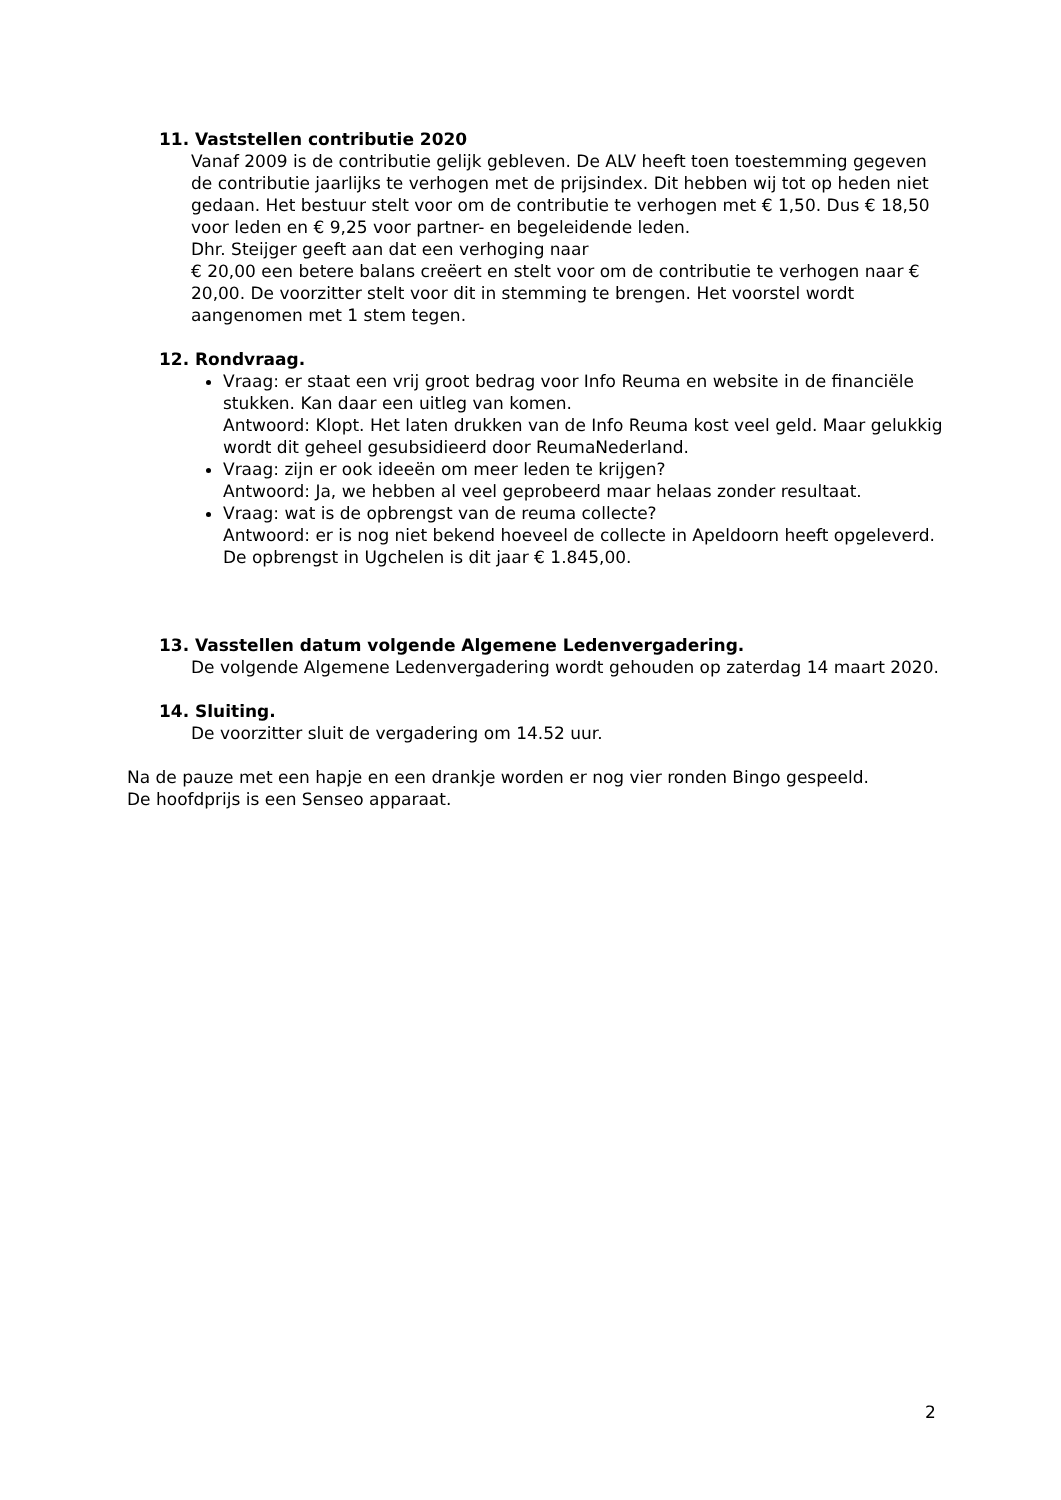11. Vaststellen contributie 2020
Vanaf 2009 is de contributie gelijk gebleven. De ALV heeft toen toestemming gegeven de contributie jaarlijks te verhogen met de prijsindex. Dit hebben wij tot op heden niet gedaan. Het bestuur stelt voor om de contributie te verhogen met € 1,50. Dus € 18,50 voor leden en € 9,25 voor partner- en begeleidende leden.
Dhr. Steijger geeft aan dat een verhoging naar
€ 20,00 een betere balans creëert en stelt voor om de contributie te verhogen naar € 20,00. De voorzitter stelt voor dit in stemming te brengen. Het voorstel wordt aangenomen met 1 stem tegen.
12. Rondvraag.
Vraag: er staat een vrij groot bedrag voor Info Reuma en website in de financiële stukken. Kan daar een uitleg van komen.
Antwoord: Klopt. Het laten drukken van de Info Reuma kost veel geld. Maar gelukkig wordt dit geheel gesubsidieerd door ReumaNederland.
Vraag: zijn er ook ideeën om meer leden te krijgen?
Antwoord: Ja, we hebben al veel geprobeerd maar helaas zonder resultaat.
Vraag: wat is de opbrengst van de reuma collecte?
Antwoord: er is nog niet bekend hoeveel de collecte in Apeldoorn heeft opgeleverd. De opbrengst in Ugchelen is dit jaar € 1.845,00.
13. Vasstellen datum volgende Algemene Ledenvergadering.
De volgende Algemene Ledenvergadering wordt gehouden op zaterdag 14 maart 2020.
14. Sluiting.
De voorzitter sluit de vergadering om 14.52 uur.
Na de pauze met een hapje en een drankje worden er nog vier ronden Bingo gespeeld.
De hoofdprijs is een Senseo apparaat.
2